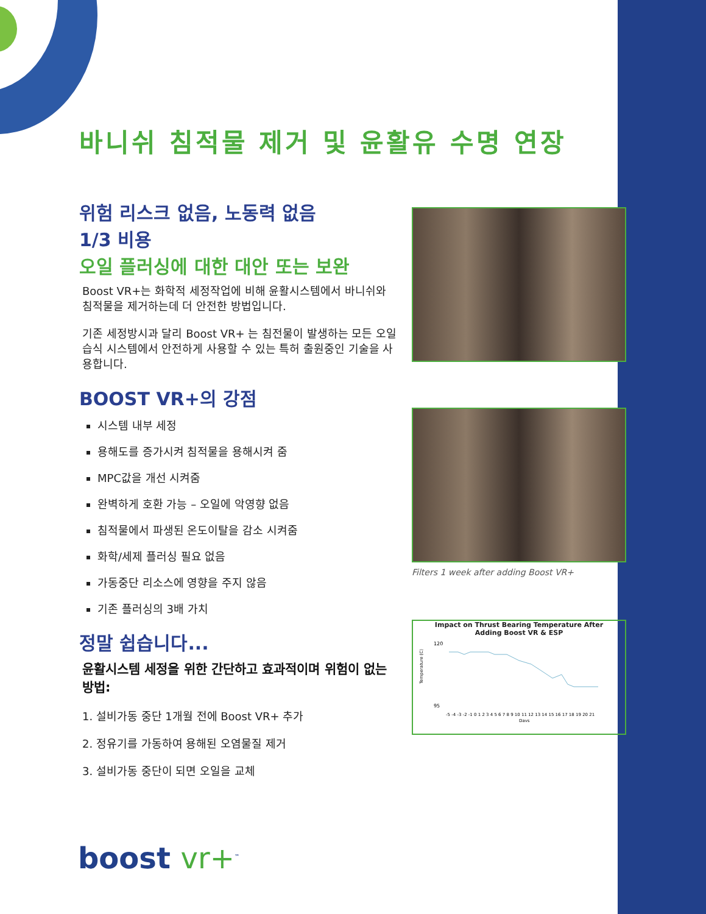바니쉬 침적물 제거 및 윤활유 수명 연장
위험 리스크 없음, 노동력 없음
1/3 비용
오일 플러싱에 대한 대안 또는 보완
Boost VR+는 화학적 세정작업에 비해 윤활시스템에서 바니쉬와 침적물을 제거하는데 더 안전한 방법입니다.
기존 세정방시과 달리 Boost VR+ 는 침전물이 발생하는 모든 오일 습식 시스템에서 안전하게 사용할 수 있는 특허 출원중인 기술을 사용합니다.
BOOST VR+의 강점
시스템 내부 세정
용해도를 증가시켜 침적물을 용해시켜 줌
MPC값을 개선 시켜줌
완벽하게 호환 가능 – 오일에 악영향 없음
침적물에서 파생된 온도이탈을 감소 시켜줌
화학/세제 플러싱 필요 없음
가동중단 리소스에 영향을 주지 않음
기존 플러싱의 3배 가치
정말 쉽습니다...
윤활시스템 세정을 위한 간단하고 효과적이며 위험이 없는 방법:
1. 설비가동 중단 1개월 전에 Boost VR+ 추가
2. 정유기를 가동하여 용해된 오염물질 제거
3. 설비가동 중단이 되면 오일을 교체
Filters 1 week after adding Boost VR+
Impact on Thrust Bearing Temperature After
Adding Boost VR & ESP
120
95
Temperature (C)
-5 -4 -3 -2 -1 0 1 2 3 4 5 6 7 8 9 10 11 12 13 14 15 16 17 18 19 20 21
Days
boost vr+<sup>™</sup>